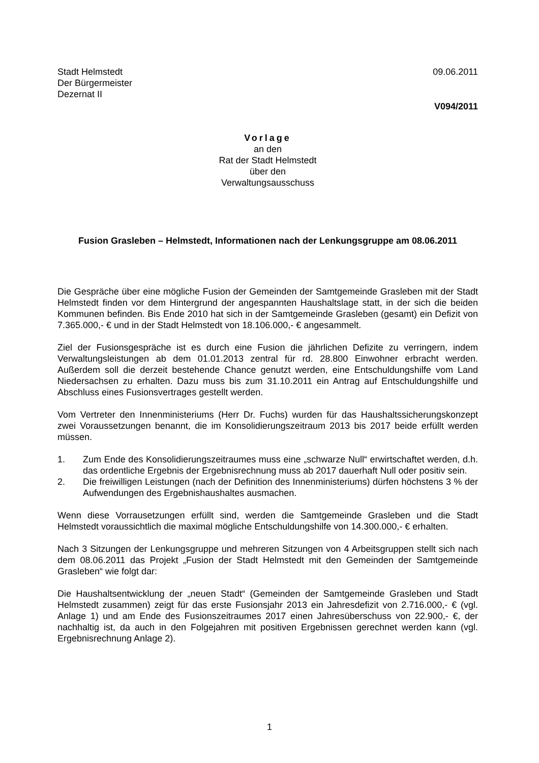Stadt Helmstedt
Der Bürgermeister
Dezernat II
09.06.2011
V094/2011
Vorlage
an den
Rat der Stadt Helmstedt
über den
Verwaltungsausschuss
Fusion Grasleben – Helmstedt, Informationen nach der Lenkungsgruppe am 08.06.2011
Die Gespräche über eine mögliche Fusion der Gemeinden der Samtgemeinde Grasleben mit der Stadt Helmstedt finden vor dem Hintergrund der angespannten Haushaltslage statt, in der sich die beiden Kommunen befinden. Bis Ende 2010 hat sich in der Samtgemeinde Grasleben (gesamt) ein Defizit von 7.365.000,- € und in der Stadt Helmstedt von 18.106.000,- € angesammelt.
Ziel der Fusionsgespräche ist es durch eine Fusion die jährlichen Defizite zu verringern, indem Verwaltungsleistungen ab dem 01.01.2013 zentral für rd. 28.800 Einwohner erbracht werden. Außerdem soll die derzeit bestehende Chance genutzt werden, eine Entschuldungshilfe vom Land Niedersachsen zu erhalten. Dazu muss bis zum 31.10.2011 ein Antrag auf Entschuldungshilfe und Abschluss eines Fusionsvertrages gestellt werden.
Vom Vertreter den Innenministeriums (Herr Dr. Fuchs) wurden für das Haushaltssicherungskonzept zwei Voraussetzungen benannt, die im Konsolidierungszeitraum 2013 bis 2017 beide erfüllt werden müssen.
1. Zum Ende des Konsolidierungszeitraumes muss eine „schwarze Null“ erwirtschaftet werden, d.h. das ordentliche Ergebnis der Ergebnisrechnung muss ab 2017 dauerhaft Null oder positiv sein.
2. Die freiwilligen Leistungen (nach der Definition des Innenministeriums) dürfen höchstens 3 % der Aufwendungen des Ergebnishaushaltes ausmachen.
Wenn diese Vorrausetzungen erfüllt sind, werden die Samtgemeinde Grasleben und die Stadt Helmstedt voraussichtlich die maximal mögliche Entschuldungshilfe von 14.300.000,- € erhalten.
Nach 3 Sitzungen der Lenkungsgruppe und mehreren Sitzungen von 4 Arbeitsgruppen stellt sich nach dem 08.06.2011 das Projekt „Fusion der Stadt Helmstedt mit den Gemeinden der Samtgemeinde Grasleben“ wie folgt dar:
Die Haushaltsentwicklung der „neuen Stadt“ (Gemeinden der Samtgemeinde Grasleben und Stadt Helmstedt zusammen) zeigt für das erste Fusionsjahr 2013 ein Jahresdefizit von 2.716.000,- € (vgl. Anlage 1) und am Ende des Fusionszeitraumes 2017 einen Jahresüberschuss von 22.900,- €, der nachhaltig ist, da auch in den Folgejahren mit positiven Ergebnissen gerechnet werden kann (vgl. Ergebnisrechnung Anlage 2).
1